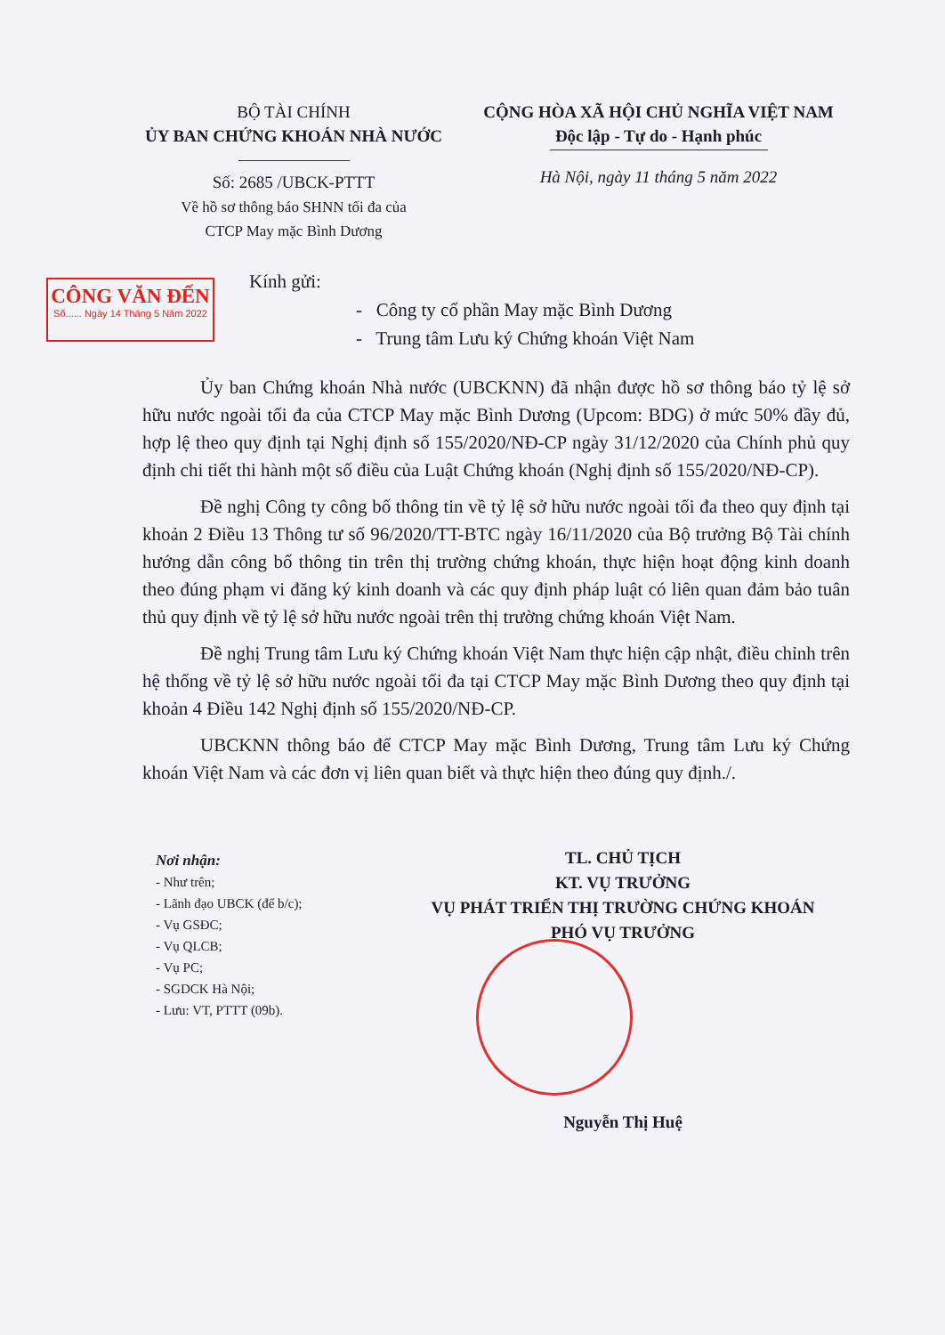BỘ TÀI CHÍNH
ỦY BAN CHỨNG KHOÁN NHÀ NƯỚC
Số: 2685 /UBCK-PTTT
Về hồ sơ thông báo SHNN tối đa của
CTCP May mặc Bình Dương
CỘNG HÒA XÃ HỘI CHỦ NGHĨA VIỆT NAM
Độc lập - Tự do - Hạnh phúc
Hà Nội, ngày 11 tháng 5 năm 2022
CÔNG VĂN ĐẾN
Số...... Ngày 14 Tháng 5 Năm 2022
Kính gửi:
- Công ty cổ phần May mặc Bình Dương
- Trung tâm Lưu ký Chứng khoán Việt Nam
Ủy ban Chứng khoán Nhà nước (UBCKNN) đã nhận được hồ sơ thông báo tỷ lệ sở hữu nước ngoài tối đa của CTCP May mặc Bình Dương (Upcom: BDG) ở mức 50% đầy đủ, hợp lệ theo quy định tại Nghị định số 155/2020/NĐ-CP ngày 31/12/2020 của Chính phủ quy định chi tiết thi hành một số điều của Luật Chứng khoán (Nghị định số 155/2020/NĐ-CP).
Đề nghị Công ty công bố thông tin về tỷ lệ sở hữu nước ngoài tối đa theo quy định tại khoản 2 Điều 13 Thông tư số 96/2020/TT-BTC ngày 16/11/2020 của Bộ trưởng Bộ Tài chính hướng dẫn công bố thông tin trên thị trường chứng khoán, thực hiện hoạt động kinh doanh theo đúng phạm vi đăng ký kinh doanh và các quy định pháp luật có liên quan đảm bảo tuân thủ quy định về tỷ lệ sở hữu nước ngoài trên thị trường chứng khoán Việt Nam.
Đề nghị Trung tâm Lưu ký Chứng khoán Việt Nam thực hiện cập nhật, điều chỉnh trên hệ thống về tỷ lệ sở hữu nước ngoài tối đa tại CTCP May mặc Bình Dương theo quy định tại khoản 4 Điều 142 Nghị định số 155/2020/NĐ-CP.
UBCKNN thông báo để CTCP May mặc Bình Dương, Trung tâm Lưu ký Chứng khoán Việt Nam và các đơn vị liên quan biết và thực hiện theo đúng quy định./.
Nơi nhận:
- Như trên;
- Lãnh đạo UBCK (để b/c);
- Vụ GSĐC;
- Vụ QLCB;
- Vụ PC;
- SGDCK Hà Nội;
- Lưu: VT, PTTT (09b).
TL. CHỦ TỊCH
KT. VỤ TRƯỞNG
VỤ PHÁT TRIỂN THỊ TRƯỜNG CHỨNG KHOÁN
PHÓ VỤ TRƯỞNG
Nguyễn Thị Huệ